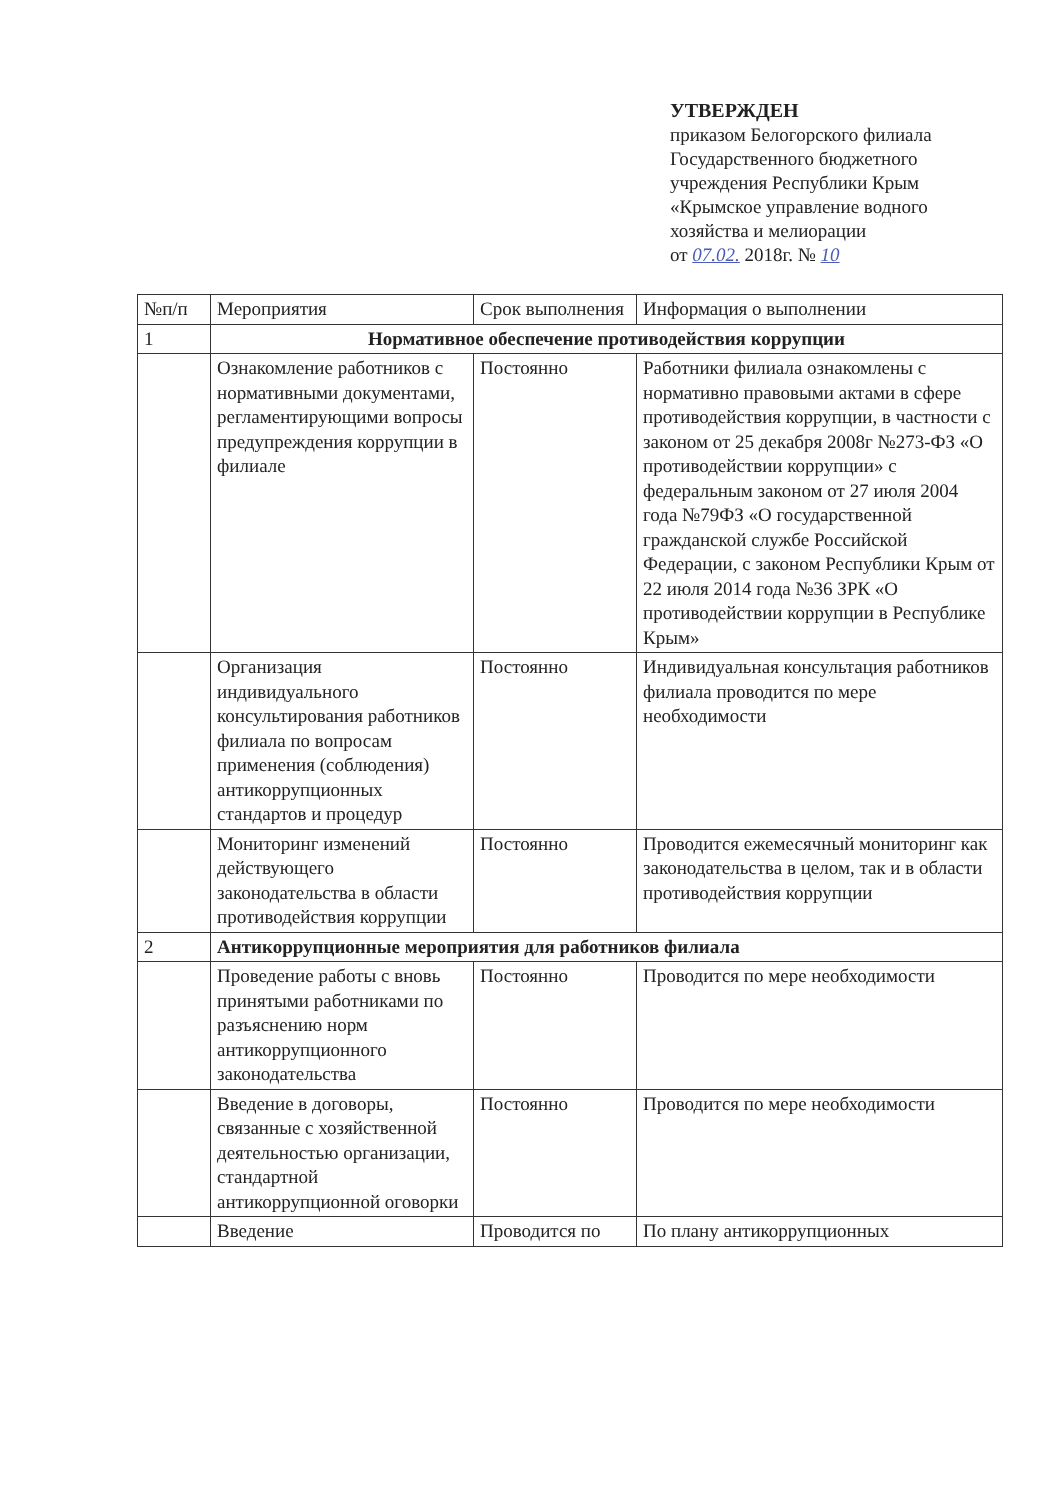УТВЕРЖДЕН
приказом Белогорского филиала Государственного бюджетного учреждения Республики Крым «Крымское управление водного хозяйства и мелиорации
от 07.02. 2018г. № 10
| №п/п | Мероприятия | Срок выполнения | Информация о выполнении |
| --- | --- | --- | --- |
| 1 | Нормативное обеспечение противодействия коррупции | | |
| | Ознакомление работников с нормативными документами, регламентирующими вопросы предупреждения коррупции в филиале | Постоянно | Работники филиала ознакомлены с нормативно правовыми актами в сфере противодействия коррупции, в частности с законом от 25 декабря 2008г №273-ФЗ «О противодействии коррупции» с федеральным законом от 27 июля 2004 года №79ФЗ «О государственной гражданской службе Российской Федерации, с законом Республики Крым от 22 июля 2014 года №36 ЗРК «О противодействии коррупции в Республике Крым» |
| | Организация индивидуального консультирования работников филиала по вопросам применения (соблюдения) антикоррупционных стандартов и процедур | Постоянно | Индивидуальная консультация работников филиала проводится по мере необходимости |
| | Мониторинг изменений действующего законодательства в области противодействия коррупции | Постоянно | Проводится ежемесячный мониторинг как законодательства в целом, так и в области противодействия коррупции |
| 2 | Антикоррупционные мероприятия для работников филиала | | |
| | Проведение работы с вновь принятыми работниками по разъяснению норм антикоррупционного законодательства | Постоянно | Проводится по мере необходимости |
| | Введение в договоры, связанные с хозяйственной деятельностью организации, стандартной антикоррупционной оговорки | Постоянно | Проводится по мере необходимости |
| | Введение | Проводится по | По плану антикоррупционных |